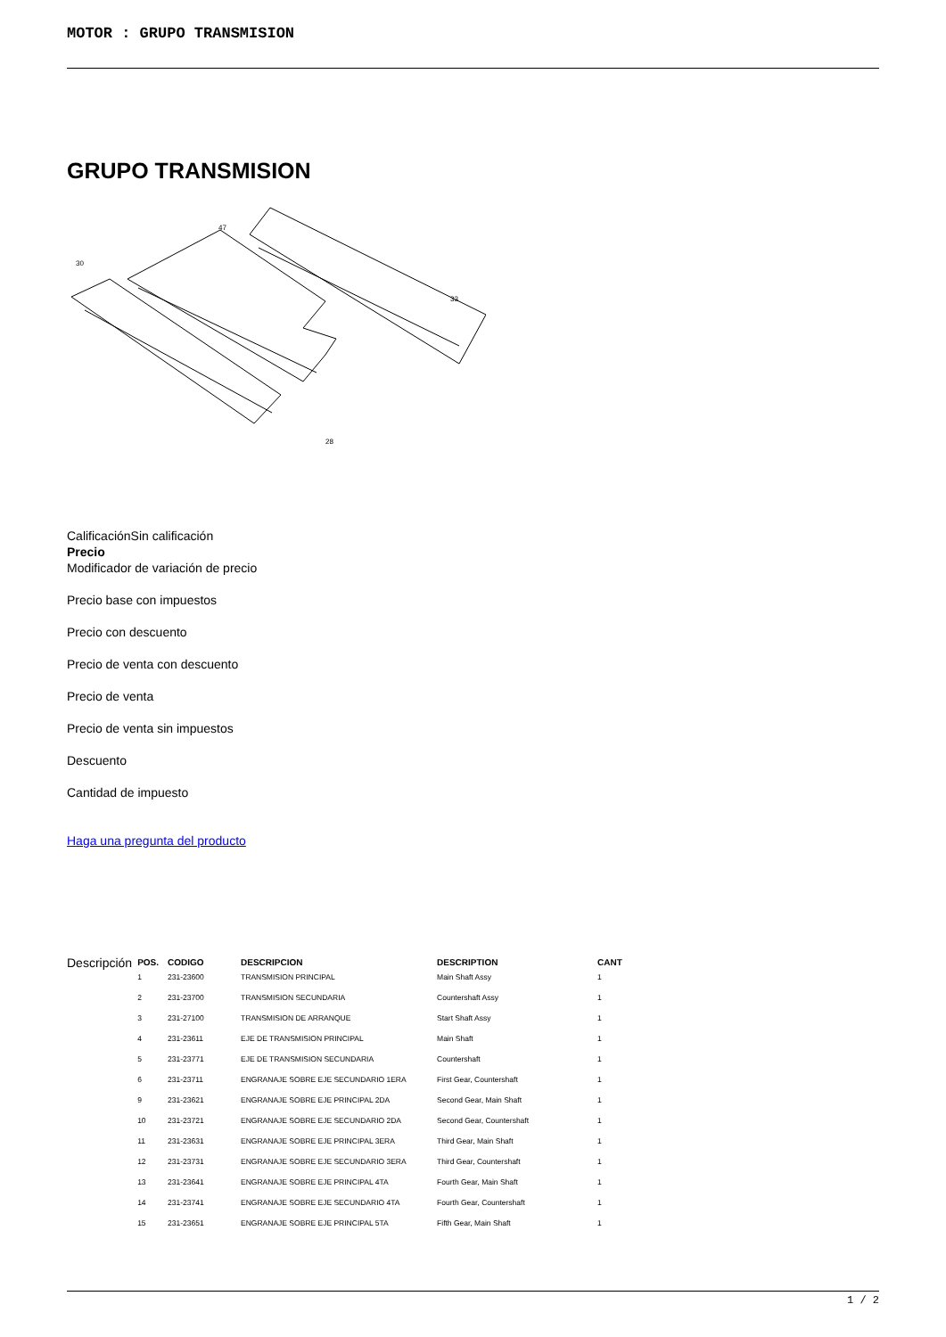MOTOR : GRUPO TRANSMISION
GRUPO TRANSMISION
30
47
33
28
CalificaciónSin calificación
Precio
Modificador de variación de precio
Precio base con impuestos
Precio con descuento
Precio de venta con descuento
Precio de venta
Precio de venta sin impuestos
Descuento
Cantidad de impuesto
Haga una pregunta del producto
Descripción
| POS. | CODIGO | DESCRIPCION | DESCRIPTION | CANT |
| --- | --- | --- | --- | --- |
| 1 | 231-23600 | TRANSMISION PRINCIPAL | Main Shaft Assy | 1 |
| 2 | 231-23700 | TRANSMISION SECUNDARIA | Countershaft Assy | 1 |
| 3 | 231-27100 | TRANSMISION DE ARRANQUE | Start Shaft Assy | 1 |
| 4 | 231-23611 | EJE DE TRANSMISION PRINCIPAL | Main Shaft | 1 |
| 5 | 231-23771 | EJE DE TRANSMISION SECUNDARIA | Countershaft | 1 |
| 6 | 231-23711 | ENGRANAJE SOBRE EJE SECUNDARIO 1ERA | First Gear, Countershaft | 1 |
| 9 | 231-23621 | ENGRANAJE SOBRE EJE PRINCIPAL 2DA | Second Gear, Main Shaft | 1 |
| 10 | 231-23721 | ENGRANAJE SOBRE EJE SECUNDARIO 2DA | Second Gear, Countershaft | 1 |
| 11 | 231-23631 | ENGRANAJE SOBRE EJE PRINCIPAL 3ERA | Third Gear, Main Shaft | 1 |
| 12 | 231-23731 | ENGRANAJE SOBRE EJE SECUNDARIO 3ERA | Third Gear, Countershaft | 1 |
| 13 | 231-23641 | ENGRANAJE SOBRE EJE PRINCIPAL 4TA | Fourth Gear, Main Shaft | 1 |
| 14 | 231-23741 | ENGRANAJE SOBRE EJE SECUNDARIO 4TA | Fourth Gear, Countershaft | 1 |
| 15 | 231-23651 | ENGRANAJE SOBRE EJE PRINCIPAL 5TA | Fifth Gear, Main Shaft | 1 |
1 / 2